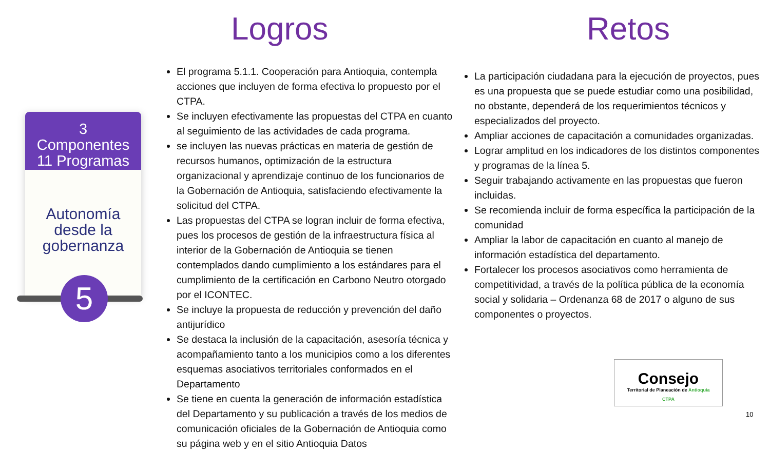Logros Retos
3
Componentes
11 Programas
Autonomía
desde la
gobernanza
5
El programa 5.1.1. Cooperación para Antioquia, contempla acciones que incluyen de forma efectiva lo propuesto por el CTPA.
Se incluyen efectivamente las propuestas del CTPA en cuanto al seguimiento de las actividades de cada programa.
se incluyen las nuevas prácticas en materia de gestión de recursos humanos, optimización de la estructura organizacional y aprendizaje continuo de los funcionarios de la Gobernación de Antioquia, satisfaciendo efectivamente la solicitud del CTPA.
Las propuestas del CTPA se logran incluir de forma efectiva, pues los procesos de gestión de la infraestructura física al interior de la Gobernación de Antioquia se tienen contemplados dando cumplimiento a los estándares para el cumplimiento de la certificación en Carbono Neutro otorgado por el ICONTEC.
Se incluye la propuesta de reducción y prevención del daño antijurídico
Se destaca la inclusión de la capacitación, asesoría técnica y acompañamiento tanto a los municipios como a los diferentes esquemas asociativos territoriales conformados en el Departamento
Se tiene en cuenta la generación de información estadística del Departamento y su publicación a través de los medios de comunicación oficiales de la Gobernación de Antioquia como su página web y en el sitio Antioquia Datos
La participación ciudadana para la ejecución de proyectos, pues es una propuesta que se puede estudiar como una posibilidad, no obstante, dependerá de los requerimientos técnicos y especializados del proyecto.
Ampliar acciones de capacitación a comunidades organizadas.
Lograr amplitud en los indicadores de los distintos componentes y programas de la línea 5.
Seguir trabajando activamente en las propuestas que fueron incluidas.
Se recomienda incluir de forma específica la participación de la comunidad
Ampliar la labor de capacitación en cuanto al manejo de información estadística del departamento.
Fortalecer los procesos asociativos como herramienta de competitividad, a través de la política pública de la economía social y solidaria – Ordenanza 68 de 2017 o alguno de sus componentes o proyectos.
Consejo
Territorial de Planeación de Antioquia
CTPA
10